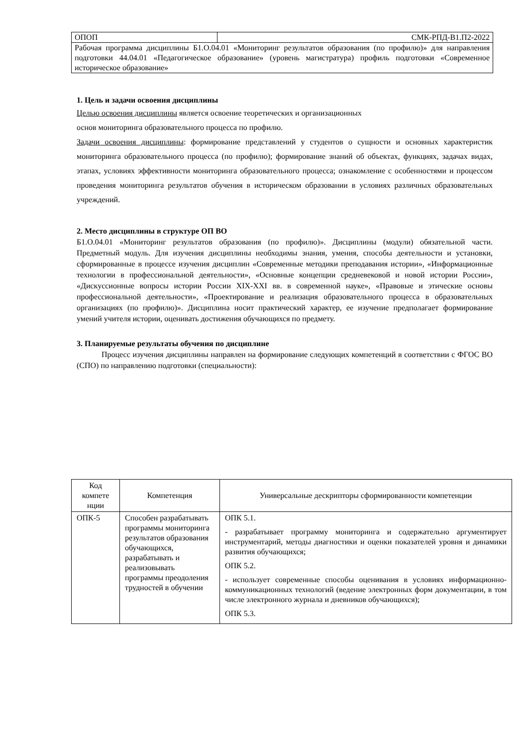| ОПОП | СМК-РПД-В1.П2-2022 |
| Рабочая программа дисциплины Б1.О.04.01 «Мониторинг результатов образования (по профилю)» для направления подготовки 44.04.01 «Педагогическое образование» (уровень магистратура) профиль подготовки «Современное историческое образование» | |
1. Цель и задачи освоения дисциплины
Целью освоения дисциплины является освоение теоретических и организационных
основ мониторинга образовательного процесса по профилю.
Задачи освоения дисциплины: формирование представлений у студентов о сущности и основных характеристик мониторинга образовательного процесса (по профилю); формирование знаний об объектах, функциях, задачах видах, этапах, условиях эффективности мониторинга образовательного процесса; ознакомление с особенностями и процессом проведения мониторинга результатов обучения в историческом образовании в условиях различных образовательных учреждений.
2. Место дисциплины в структуре ОП ВО
Б1.О.04.01 «Мониторинг результатов образования (по профилю)». Дисциплины (модули) обязательной части. Предметный модуль. Для изучения дисциплины необходимы знания, умения, способы деятельности и установки, сформированные в процессе изучения дисциплин «Современные методики преподавания истории», «Информационные технологии в профессиональной деятельности», «Основные концепции средневековой и новой истории России», «Дискуссионные вопросы истории России XIX-XXI вв. в современной науке», «Правовые и этические основы профессиональной деятельности», «Проектирование и реализация образовательного процесса в образовательных организациях (по профилю)». Дисциплина носит практический характер, ее изучение предполагает формирование умений учителя истории, оценивать достижения обучающихся по предмету.
3. Планируемые результаты обучения по дисциплине
Процесс изучения дисциплины направлен на формирование следующих компетенций в соответствии с ФГОС ВО (СПО) по направлению подготовки (специальности):
| Код компете нции | Компетенция | Универсальные дескрипторы сформированности компетенции |
| --- | --- | --- |
| ОПК-5 | Способен разрабатывать программы мониторинга результатов образования обучающихся, разрабатывать и реализовывать программы преодоления трудностей в обучении | ОПК 5.1. - разрабатывает программу мониторинга и содержательно аргументирует инструментарий, методы диагностики и оценки показателей уровня и динамики развития обучающихся; ОПК 5.2. - использует современные способы оценивания в условиях информационно-коммуникационных технологий (ведение электронных форм документации, в том числе электронного журнала и дневников обучающихся); ОПК 5.3. |